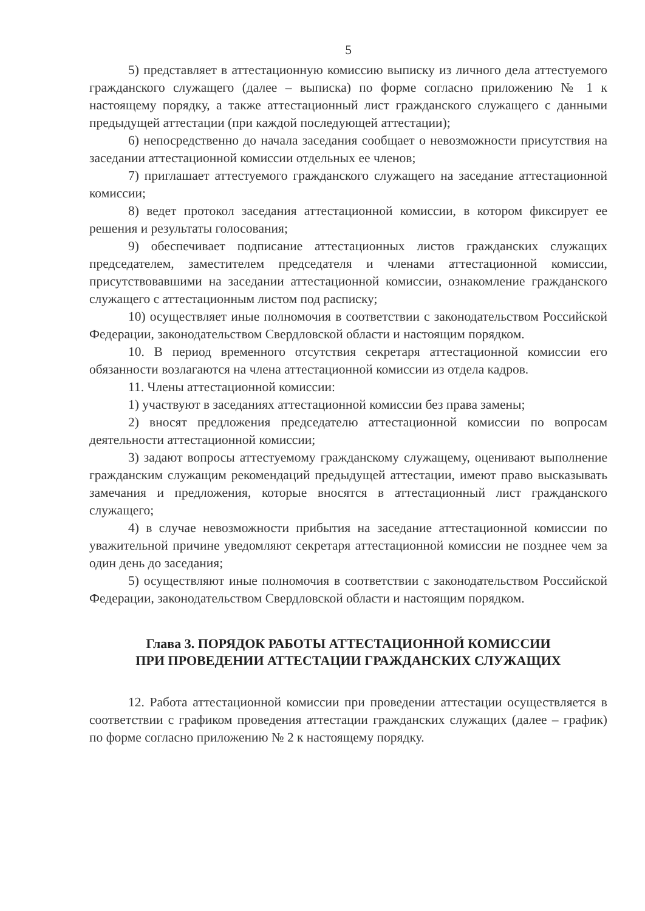5
5) представляет в аттестационную комиссию выписку из личного дела аттестуемого гражданского служащего (далее – выписка) по форме согласно приложению № 1 к настоящему порядку, а также аттестационный лист гражданского служащего с данными предыдущей аттестации (при каждой последующей аттестации);
6) непосредственно до начала заседания сообщает о невозможности присутствия на заседании аттестационной комиссии отдельных ее членов;
7) приглашает аттестуемого гражданского служащего на заседание аттестационной комиссии;
8) ведет протокол заседания аттестационной комиссии, в котором фиксирует ее решения и результаты голосования;
9) обеспечивает подписание аттестационных листов гражданских служащих председателем, заместителем председателя и членами аттестационной комиссии, присутствовавшими на заседании аттестационной комиссии, ознакомление гражданского служащего с аттестационным листом под расписку;
10) осуществляет иные полномочия в соответствии с законодательством Российской Федерации, законодательством Свердловской области и настоящим порядком.
10. В период временного отсутствия секретаря аттестационной комиссии его обязанности возлагаются на члена аттестационной комиссии из отдела кадров.
11. Члены аттестационной комиссии:
1) участвуют в заседаниях аттестационной комиссии без права замены;
2) вносят предложения председателю аттестационной комиссии по вопросам деятельности аттестационной комиссии;
3) задают вопросы аттестуемому гражданскому служащему, оценивают выполнение гражданским служащим рекомендаций предыдущей аттестации, имеют право высказывать замечания и предложения, которые вносятся в аттестационный лист гражданского служащего;
4) в случае невозможности прибытия на заседание аттестационной комиссии по уважительной причине уведомляют секретаря аттестационной комиссии не позднее чем за один день до заседания;
5) осуществляют иные полномочия в соответствии с законодательством Российской Федерации, законодательством Свердловской области и настоящим порядком.
Глава 3. ПОРЯДОК РАБОТЫ АТТЕСТАЦИОННОЙ КОМИССИИ
ПРИ ПРОВЕДЕНИИ АТТЕСТАЦИИ ГРАЖДАНСКИХ СЛУЖАЩИХ
12. Работа аттестационной комиссии при проведении аттестации осуществляется в соответствии с графиком проведения аттестации гражданских служащих (далее – график) по форме согласно приложению № 2 к настоящему порядку.